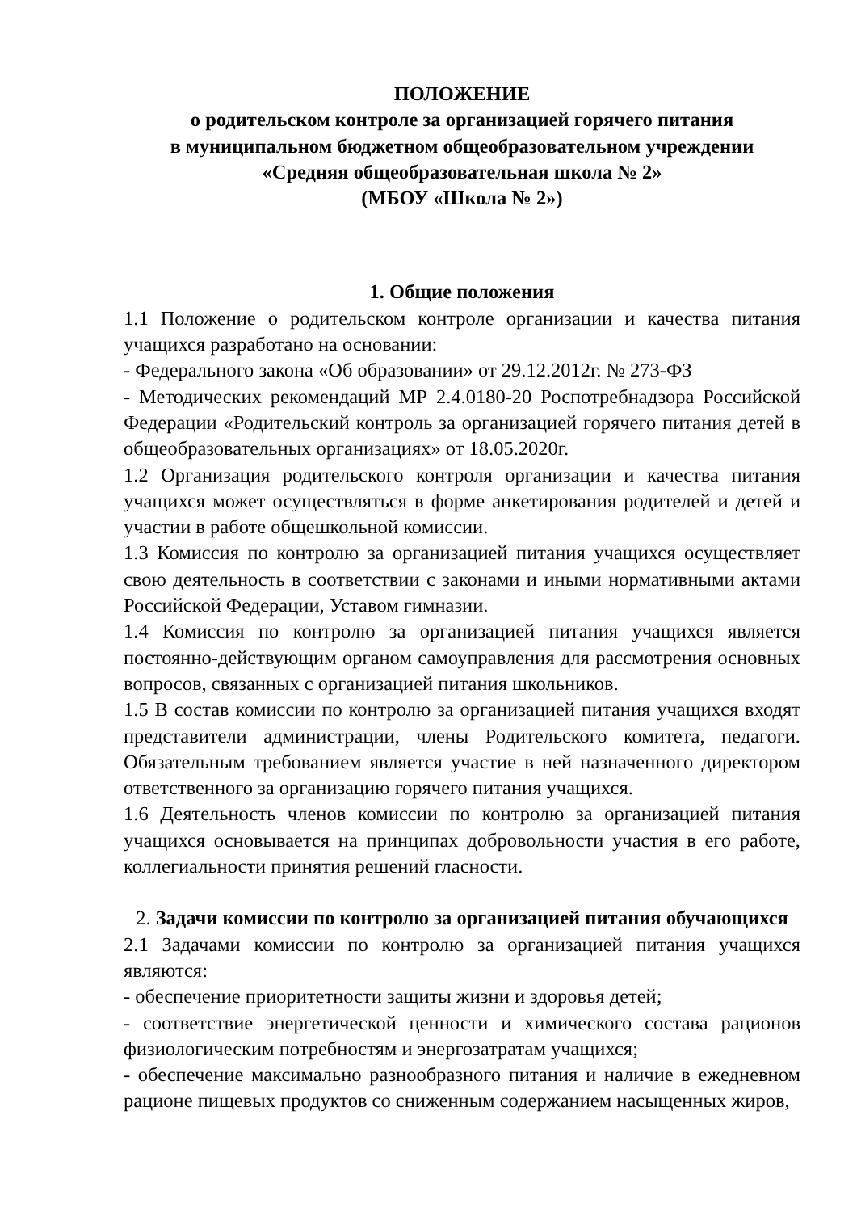ПОЛОЖЕНИЕ
о родительском контроле за организацией горячего питания
в муниципальном бюджетном общеобразовательном учреждении
«Средняя общеобразовательная школа № 2»
(МБОУ «Школа № 2»)
1. Общие положения
1.1 Положение о родительском контроле организации и качества питания учащихся разработано на основании:
- Федерального закона «Об образовании» от 29.12.2012г. № 273-ФЗ
- Методических рекомендаций МР 2.4.0180-20 Роспотребнадзора Российской Федерации «Родительский контроль за организацией горячего питания детей в общеобразовательных организациях» от 18.05.2020г.
1.2 Организация родительского контроля организации и качества питания учащихся может осуществляться в форме анкетирования родителей и детей и участии в работе общешкольной комиссии.
1.3 Комиссия по контролю за организацией питания учащихся осуществляет свою деятельность в соответствии с законами и иными нормативными актами Российской Федерации, Уставом гимназии.
1.4 Комиссия по контролю за организацией питания учащихся является постоянно-действующим органом самоуправления для рассмотрения основных вопросов, связанных с организацией питания школьников.
1.5 В состав комиссии по контролю за организацией питания учащихся входят представители администрации, члены Родительского комитета, педагоги. Обязательным требованием является участие в ней назначенного директором ответственного за организацию горячего питания учащихся.
1.6 Деятельность членов комиссии по контролю за организацией питания учащихся основывается на принципах добровольности участия в его работе, коллегиальности принятия решений гласности.
2. Задачи комиссии по контролю за организацией питания обучающихся
2.1 Задачами комиссии по контролю за организацией питания учащихся являются:
- обеспечение приоритетности защиты жизни и здоровья детей;
- соответствие энергетической ценности и химического состава рационов физиологическим потребностям и энергозатратам учащихся;
- обеспечение максимально разнообразного питания и наличие в ежедневном рационе пищевых продуктов со сниженным содержанием насыщенных жиров,